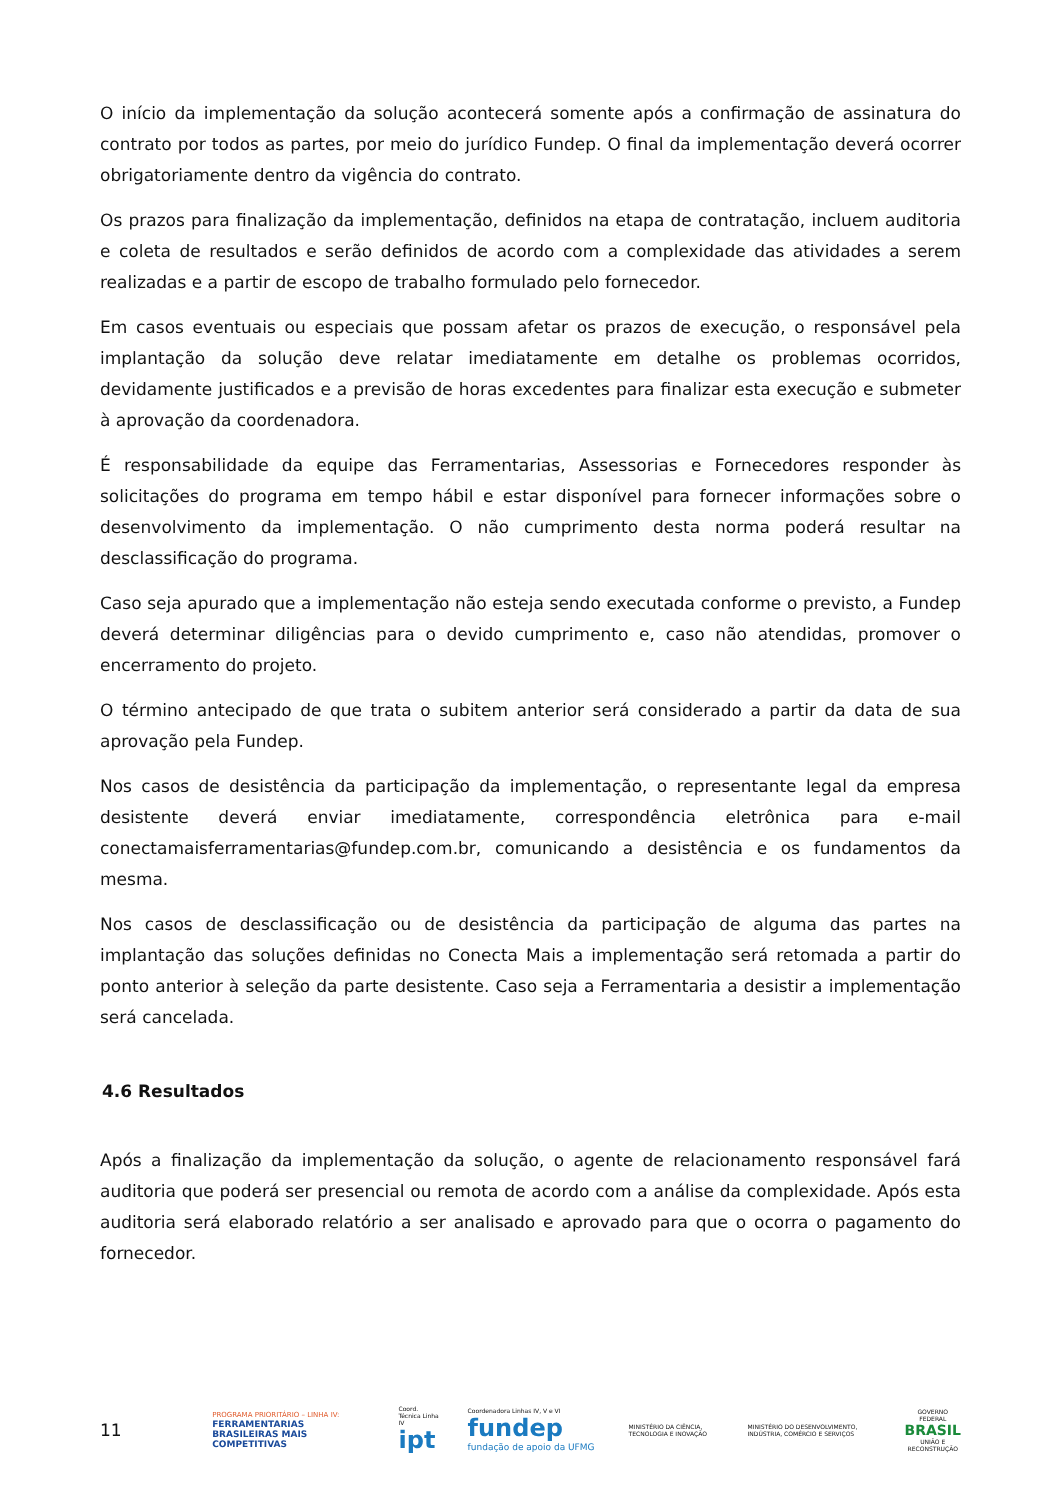O início da implementação da solução acontecerá somente após a confirmação de assinatura do contrato por todos as partes, por meio do jurídico Fundep. O final da implementação deverá ocorrer obrigatoriamente dentro da vigência do contrato.
Os prazos para finalização da implementação, definidos na etapa de contratação, incluem auditoria e coleta de resultados e serão definidos de acordo com a complexidade das atividades a serem realizadas e a partir de escopo de trabalho formulado pelo fornecedor.
Em casos eventuais ou especiais que possam afetar os prazos de execução, o responsável pela implantação da solução deve relatar imediatamente em detalhe os problemas ocorridos, devidamente justificados e a previsão de horas excedentes para finalizar esta execução e submeter à aprovação da coordenadora.
É responsabilidade da equipe das Ferramentarias, Assessorias e Fornecedores responder às solicitações do programa em tempo hábil e estar disponível para fornecer informações sobre o desenvolvimento da implementação. O não cumprimento desta norma poderá resultar na desclassificação do programa.
Caso seja apurado que a implementação não esteja sendo executada conforme o previsto, a Fundep deverá determinar diligências para o devido cumprimento e, caso não atendidas, promover o encerramento do projeto.
O término antecipado de que trata o subitem anterior será considerado a partir da data de sua aprovação pela Fundep.
Nos casos de desistência da participação da implementação, o representante legal da empresa desistente deverá enviar imediatamente, correspondência eletrônica para e-mail conectamaisferramentarias@fundep.com.br, comunicando a desistência e os fundamentos da mesma.
Nos casos de desclassificação ou de desistência da participação de alguma das partes na implantação das soluções definidas no Conecta Mais a implementação será retomada a partir do ponto anterior à seleção da parte desistente. Caso seja a Ferramentaria a desistir a implementação será cancelada.
4.6 Resultados
Após a finalização da implementação da solução, o agente de relacionamento responsável fará auditoria que poderá ser presencial ou remota de acordo com a análise da complexidade. Após esta auditoria será elaborado relatório a ser analisado e aprovado para que o ocorra o pagamento do fornecedor.
11
PROGRAMA PRIORITÁRIO – LINHA IV:
FERRAMENTARIAS BRASILEIRAS MAIS COMPETITIVAS
Coord. Técnica Linha IV
ipt
Coordenadora Linhas IV, V e VI
fundep fundação de apoio da UFMG
MINISTÉRIO DA CIÊNCIA, TECNOLOGIA E INOVAÇÃO
MINISTÉRIO DO DESENVOLVIMENTO, INDÚSTRIA, COMÉRCIO E SERVIÇOS
GOVERNO FEDERAL
BRASIL
UNIÃO E RECONSTRUÇÃO